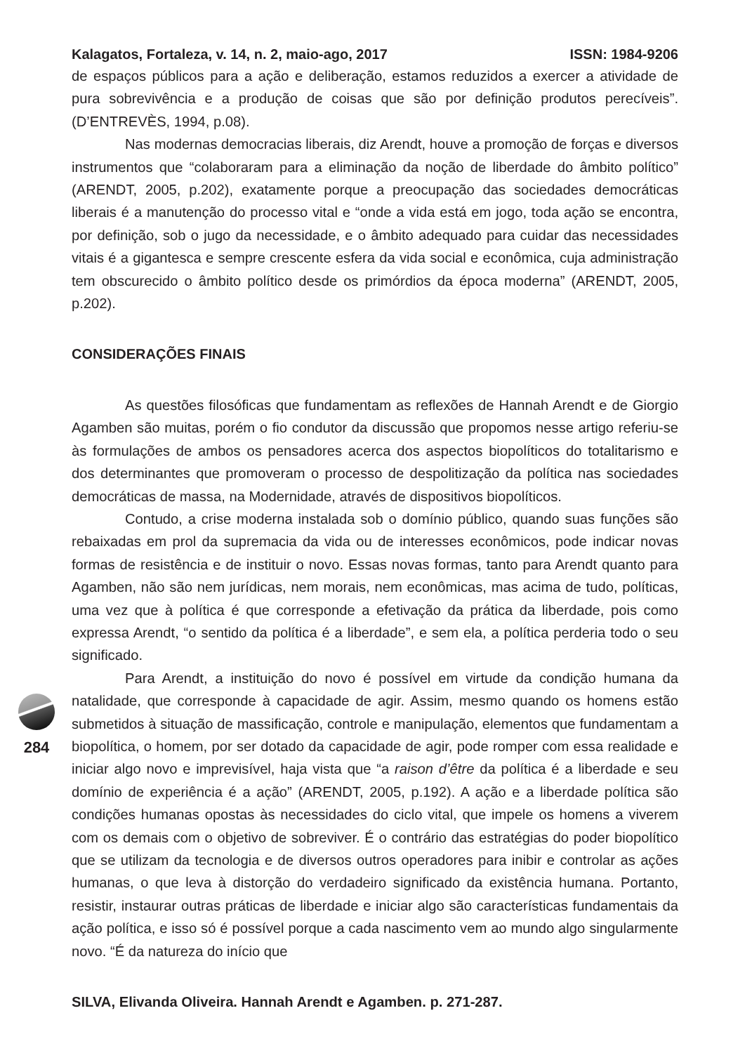Kalagatos, Fortaleza, v. 14, n. 2, maio-ago, 2017 ISSN: 1984-9206
de espaços públicos para a ação e deliberação, estamos reduzidos a exercer a atividade de pura sobrevivência e a produção de coisas que são por definição produtos perecíveis”. (D’ENTREVÈS, 1994, p.08).
Nas modernas democracias liberais, diz Arendt, houve a promoção de forças e diversos instrumentos que “colaboraram para a eliminação da noção de liberdade do âmbito político” (ARENDT, 2005, p.202), exatamente porque a preocupação das sociedades democráticas liberais é a manutenção do processo vital e “onde a vida está em jogo, toda ação se encontra, por definição, sob o jugo da necessidade, e o âmbito adequado para cuidar das necessidades vitais é a gigantesca e sempre crescente esfera da vida social e econômica, cuja administração tem obscurecido o âmbito político desde os primórdios da época moderna” (ARENDT, 2005, p.202).
CONSIDERAÇÕES FINAIS
As questões filosóficas que fundamentam as reflexões de Hannah Arendt e de Giorgio Agamben são muitas, porém o fio condutor da discussão que propomos nesse artigo referiu-se às formulações de ambos os pensadores acerca dos aspectos biopolíticos do totalitarismo e dos determinantes que promoveram o processo de despolitização da política nas sociedades democráticas de massa, na Modernidade, através de dispositivos biopolíticos.
Contudo, a crise moderna instalada sob o domínio público, quando suas funções são rebaixadas em prol da supremacia da vida ou de interesses econômicos, pode indicar novas formas de resistência e de instituir o novo. Essas novas formas, tanto para Arendt quanto para Agamben, não são nem jurídicas, nem morais, nem econômicas, mas acima de tudo, políticas, uma vez que à política é que corresponde a efetivação da prática da liberdade, pois como expressa Arendt, “o sentido da política é a liberdade”, e sem ela, a política perderia todo o seu significado.
Para Arendt, a instituição do novo é possível em virtude da condição humana da natalidade, que corresponde à capacidade de agir. Assim, mesmo quando os homens estão submetidos à situação de massificação, controle e manipulação, elementos que fundamentam a biopolítica, o homem, por ser dotado da capacidade de agir, pode romper com essa realidade e iniciar algo novo e imprevisível, haja vista que “a raison d’être da política é a liberdade e seu domínio de experiência é a ação” (ARENDT, 2005, p.192). A ação e a liberdade política são condições humanas opostas às necessidades do ciclo vital, que impele os homens a viverem com os demais com o objetivo de sobreviver. É o contrário das estratégias do poder biopolítico que se utilizam da tecnologia e de diversos outros operadores para inibir e controlar as ações humanas, o que leva à distorção do verdadeiro significado da existência humana. Portanto, resistir, instaurar outras práticas de liberdade e iniciar algo são características fundamentais da ação política, e isso só é possível porque a cada nascimento vem ao mundo algo singularmente novo. “É da natureza do início que
SILVA, Elivanda Oliveira. Hannah Arendt e Agamben. p. 271-287.
284